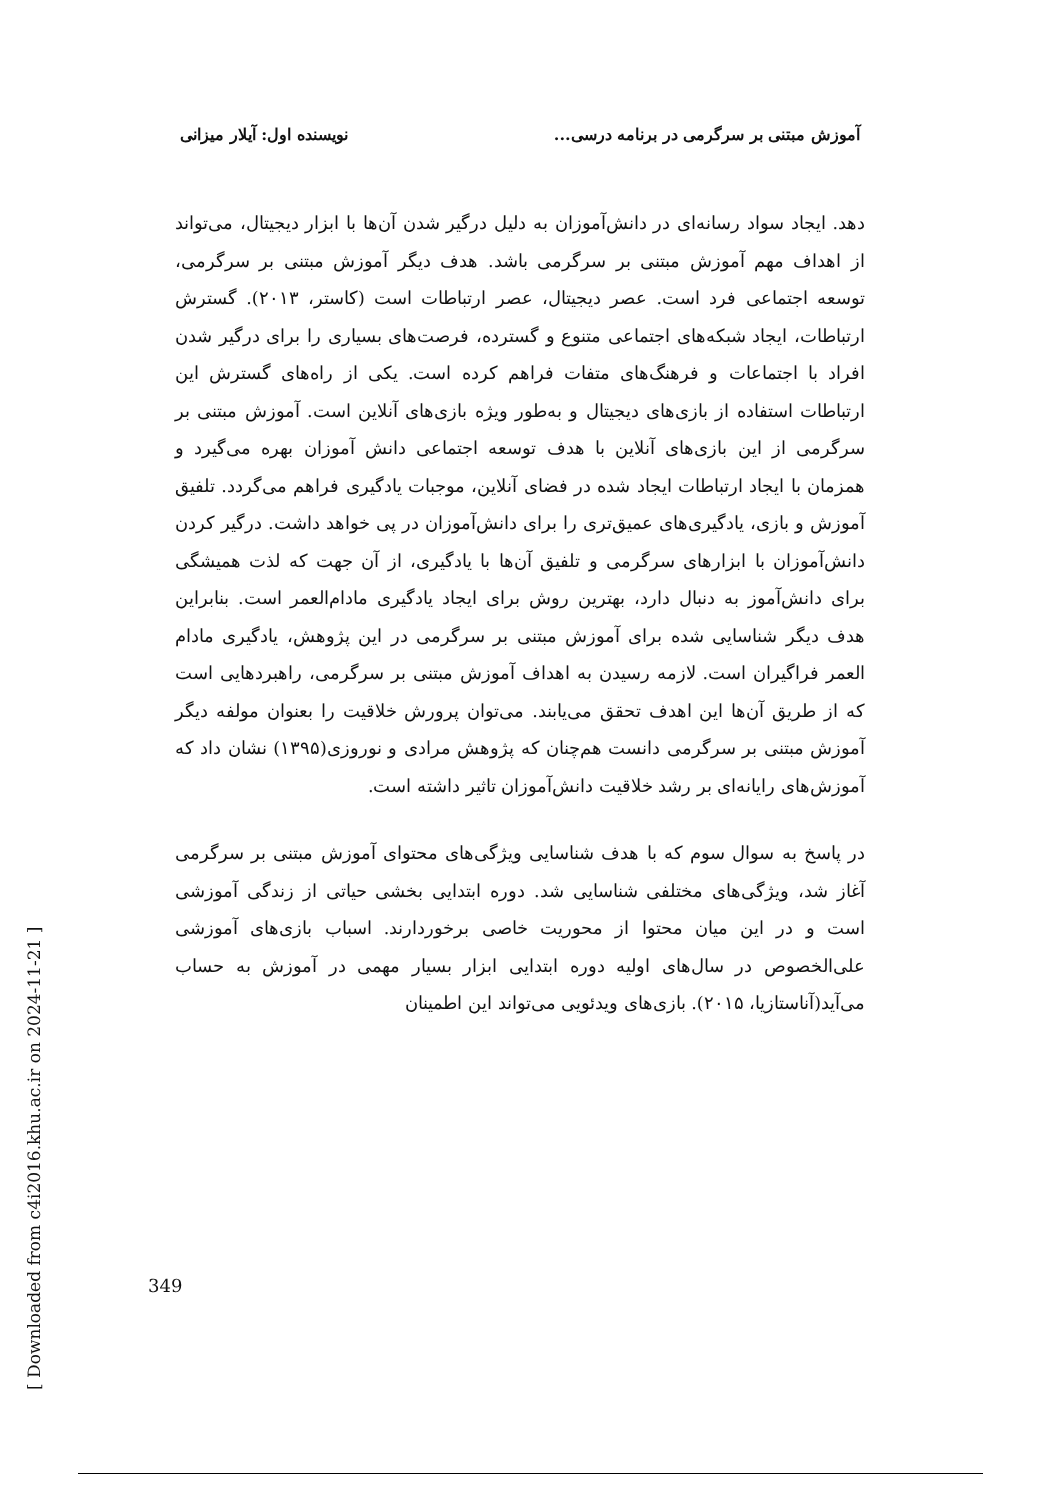آموزش مبتنی بر سرگرمی در برنامه درسی... نویسنده اول: آیلار میزانی
دهد. ایجاد سواد رسانه‌ای در دانش‌آموزان به دلیل درگیر شدن آن‌ها با ابزار دیجیتال، می‌تواند از اهداف مهم آموزش مبتنی بر سرگرمی باشد. هدف دیگر آموزش مبتنی بر سرگرمی، توسعه اجتماعی فرد است. عصر دیجیتال، عصر ارتباطات است (کاستر، ۲۰۱۳). گسترش ارتباطات، ایجاد شبکه‌های اجتماعی متنوع و گسترده، فرصت‌های بسیاری را برای درگیر شدن افراد با اجتماعات و فرهنگ‌های متفات فراهم کرده است. یکی از راه‌های گسترش این ارتباطات استفاده از بازی‌های دیجیتال و به‌طور ویژه بازی‌های آنلاین است. آموزش مبتنی بر سرگرمی از این بازی‌های آنلاین با هدف توسعه اجتماعی دانش آموزان بهره می‌گیرد و همزمان با ایجاد ارتباطات ایجاد شده در فضای آنلاین، موجبات یادگیری فراهم می‌گردد. تلفیق آموزش و بازی، یادگیری‌های عمیق‌تری را برای دانش‌آموزان در پی خواهد داشت. درگیر کردن دانش‌آموزان با ابزارهای سرگرمی و تلفیق آن‌ها با یادگیری، از آن جهت که لذت همیشگی برای دانش‌آموز به دنبال دارد، بهترین روش برای ایجاد یادگیری مادام‌العمر است. بنابراین هدف دیگر شناسایی شده برای آموزش مبتنی بر سرگرمی در این پژوهش، یادگیری مادام العمر فراگیران است. لازمه رسیدن به اهداف آموزش مبتنی بر سرگرمی، راهبردهایی است که از طریق آن‌ها این اهدف تحقق می‌یابند. می‌توان پرورش خلاقیت را بعنوان مولفه دیگر آموزش مبتنی بر سرگرمی دانست هم‌چنان که پژوهش مرادی و نوروزی(۱۳۹۵) نشان داد که آموزش‌های رایانه‌ای بر رشد خلاقیت دانش‌آموزان تاثیر داشته است.
در پاسخ به سوال سوم که با هدف شناسایی ویژگی‌های محتوای آموزش مبتنی بر سرگرمی آغاز شد، ویژگی‌های مختلفی شناسایی شد. دوره ابتدایی بخشی حیاتی از زندگی آموزشی است و در این میان محتوا از محوریت خاصی برخوردارند. اسباب بازی‌های آموزشی علی‌الخصوص در سال‌های اولیه دوره ابتدایی ابزار بسیار مهمی در آموزش به حساب می‌آید(آناستازیا، ۲۰۱۵). بازی‌های ویدئویی می‌تواند این اطمینان
[ Downloaded from c4i2016.khu.ac.ir on 2024-11-21 ]
349